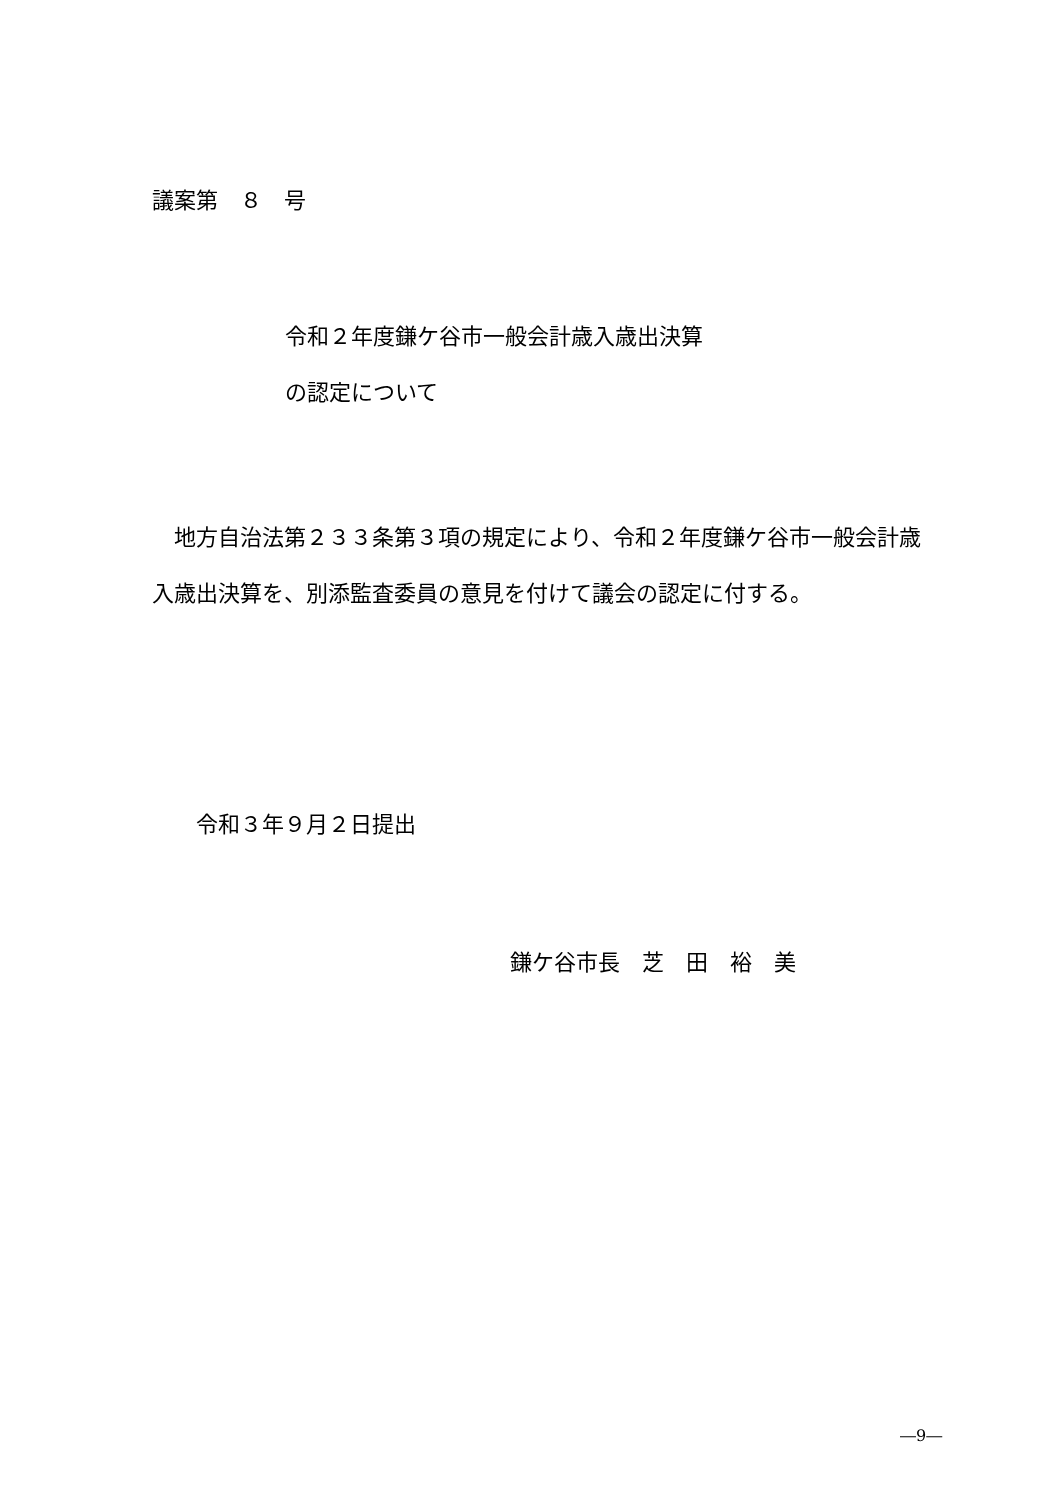議案第　８　号
令和２年度鎌ケ谷市一般会計歳入歳出決算
の認定について
　地方自治法第２３３条第３項の規定により、令和２年度鎌ケ谷市一般会計歳入歳出決算を、別添監査委員の意見を付けて議会の認定に付する。
令和３年９月２日提出
鎌ケ谷市長　芝　田　裕　美
―9―